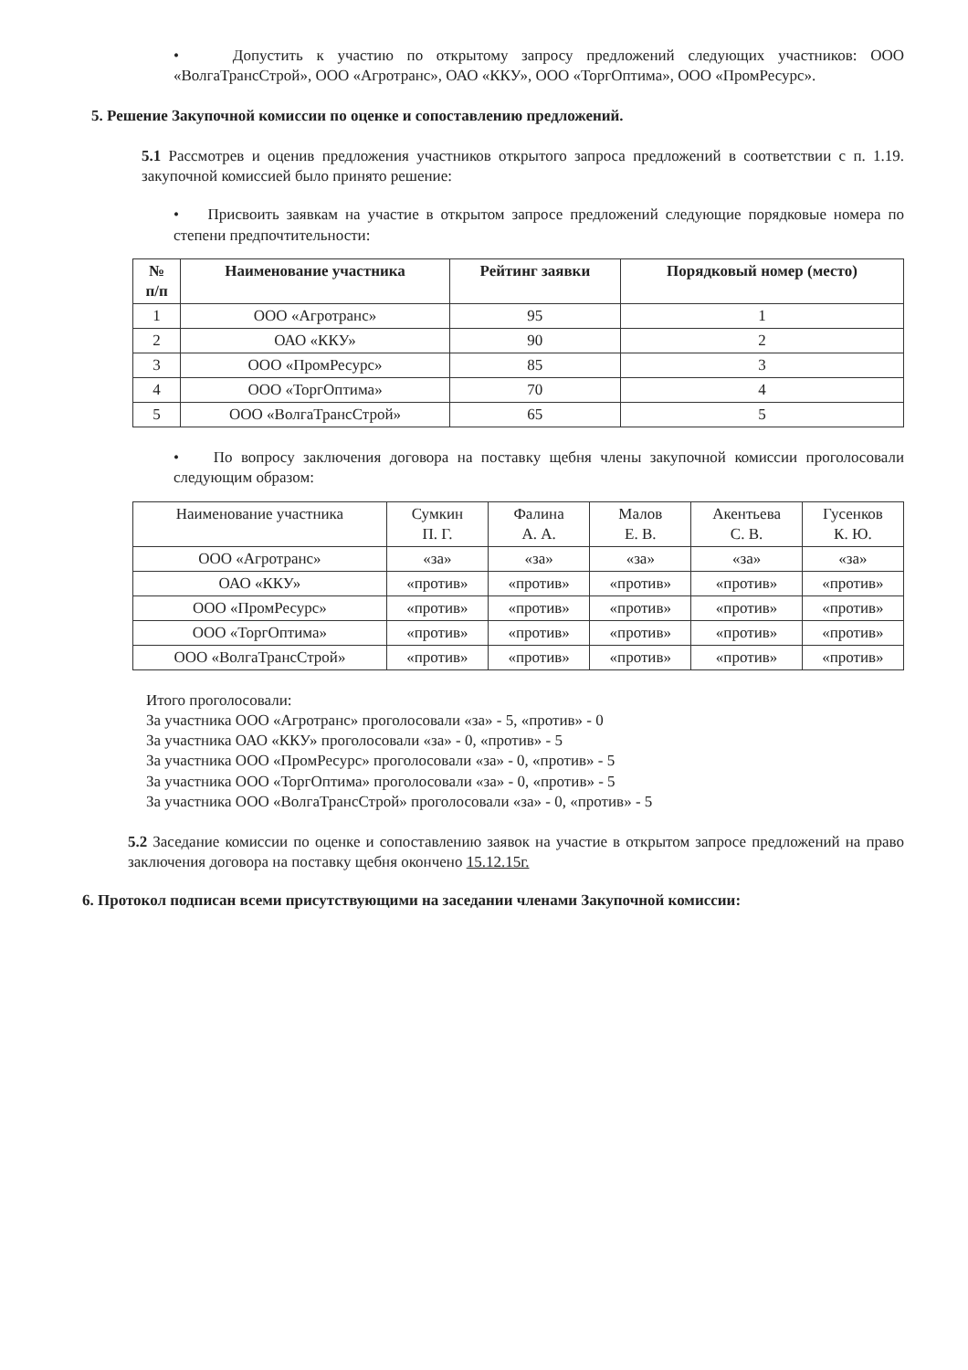• Допустить к участию по открытому запросу предложений следующих участников: ООО «ВолгаТрансСтрой», ООО «Агротранс», ОАО «ККУ», ООО «ТоргОптима», ООО «ПромРесурс».
5. Решение Закупочной комиссии по оценке и сопоставлению предложений.
5.1 Рассмотрев и оценив предложения участников открытого запроса предложений в соответствии с п. 1.19. закупочной комиссией было принято решение:
• Присвоить заявкам на участие в открытом запросе предложений следующие порядковые номера по степени предпочтительности:
| № п/п | Наименование участника | Рейтинг заявки | Порядковый номер (место) |
| --- | --- | --- | --- |
| 1 | ООО «Агротранс» | 95 | 1 |
| 2 | ОАО «ККУ» | 90 | 2 |
| 3 | ООО «ПромРесурс» | 85 | 3 |
| 4 | ООО «ТоргОптима» | 70 | 4 |
| 5 | ООО «ВолгаТрансСтрой» | 65 | 5 |
• По вопросу заключения договора на поставку щебня члены закупочной комиссии проголосовали следующим образом:
| Наименование участника | Сумкин П. Г. | Фалина А. А. | Малов Е. В. | Акентьева С. В. | Гусенков К. Ю. |
| --- | --- | --- | --- | --- | --- |
| ООО «Агротранс» | «за» | «за» | «за» | «за» | «за» |
| ОАО «ККУ» | «против» | «против» | «против» | «против» | «против» |
| ООО «ПромРесурс» | «против» | «против» | «против» | «против» | «против» |
| ООО «ТоргОптима» | «против» | «против» | «против» | «против» | «против» |
| ООО «ВолгаТрансСтрой» | «против» | «против» | «против» | «против» | «против» |
Итого проголосовали:
За участника ООО «Агротранс» проголосовали «за» - 5, «против» - 0
За участника ОАО «ККУ» проголосовали «за» - 0, «против» - 5
За участника ООО «ПромРесурс» проголосовали «за» - 0, «против» - 5
За участника ООО «ТоргОптима» проголосовали «за» - 0, «против» - 5
За участника ООО «ВолгаТрансСтрой» проголосовали «за» - 0, «против» - 5
5.2 Заседание комиссии по оценке и сопоставлению заявок на участие в открытом запросе предложений на право заключения договора на поставку щебня окончено 15.12.15г.
6. Протокол подписан всеми присутствующими на заседании членами Закупочной комиссии: